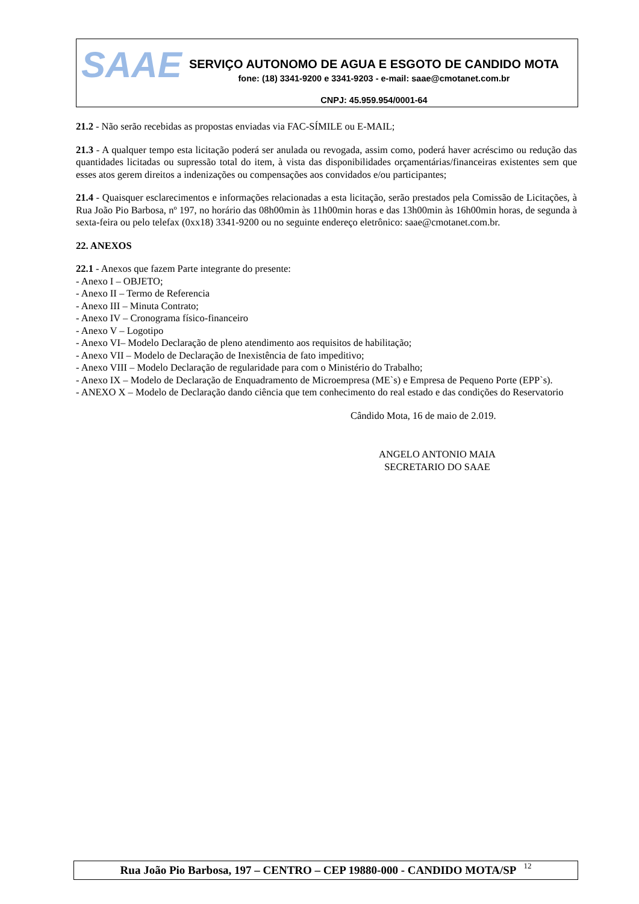SAAE
SERVIÇO AUTONOMO DE AGUA E ESGOTO DE CANDIDO MOTA
fone: (18) 3341-9200 e 3341-9203 - e-mail: saae@cmotanet.com.br
CNPJ: 45.959.954/0001-64
21.2 - Não serão recebidas as propostas enviadas via FAC-SÍMILE ou E-MAIL;
21.3 - A qualquer tempo esta licitação poderá ser anulada ou revogada, assim como, poderá haver acréscimo ou redução das quantidades licitadas ou supressão total do item, à vista das disponibilidades orçamentárias/financeiras existentes sem que esses atos gerem direitos a indenizações ou compensações aos convidados e/ou participantes;
21.4 - Quaisquer esclarecimentos e informações relacionadas a esta licitação, serão prestados pela Comissão de Licitações, à Rua João Pio Barbosa, nº 197, no horário das 08h00min às 11h00min horas e das 13h00min às 16h00min horas, de segunda à sexta-feira ou pelo telefax (0xx18) 3341-9200 ou no seguinte endereço eletrônico: saae@cmotanet.com.br.
22. ANEXOS
22.1 - Anexos que fazem Parte integrante do presente:
- Anexo I – OBJETO;
- Anexo II – Termo de Referencia
- Anexo III – Minuta Contrato;
- Anexo IV – Cronograma físico-financeiro
- Anexo V – Logotipo
- Anexo VI– Modelo Declaração de pleno atendimento aos requisitos de habilitação;
- Anexo VII – Modelo de Declaração de Inexistência de fato impeditivo;
- Anexo VIII – Modelo Declaração de regularidade para com o Ministério do Trabalho;
- Anexo IX – Modelo de Declaração de Enquadramento de Microempresa (ME`s) e Empresa de Pequeno Porte (EPP`s).
- ANEXO X – Modelo de Declaração dando ciência que tem conhecimento do real estado e das condições do Reservatorio
Cândido Mota, 16 de maio de 2.019.
ANGELO ANTONIO MAIA
SECRETARIO DO SAAE
Rua João Pio Barbosa, 197 – CENTRO – CEP 19880-000 - CANDIDO MOTA/SP 12